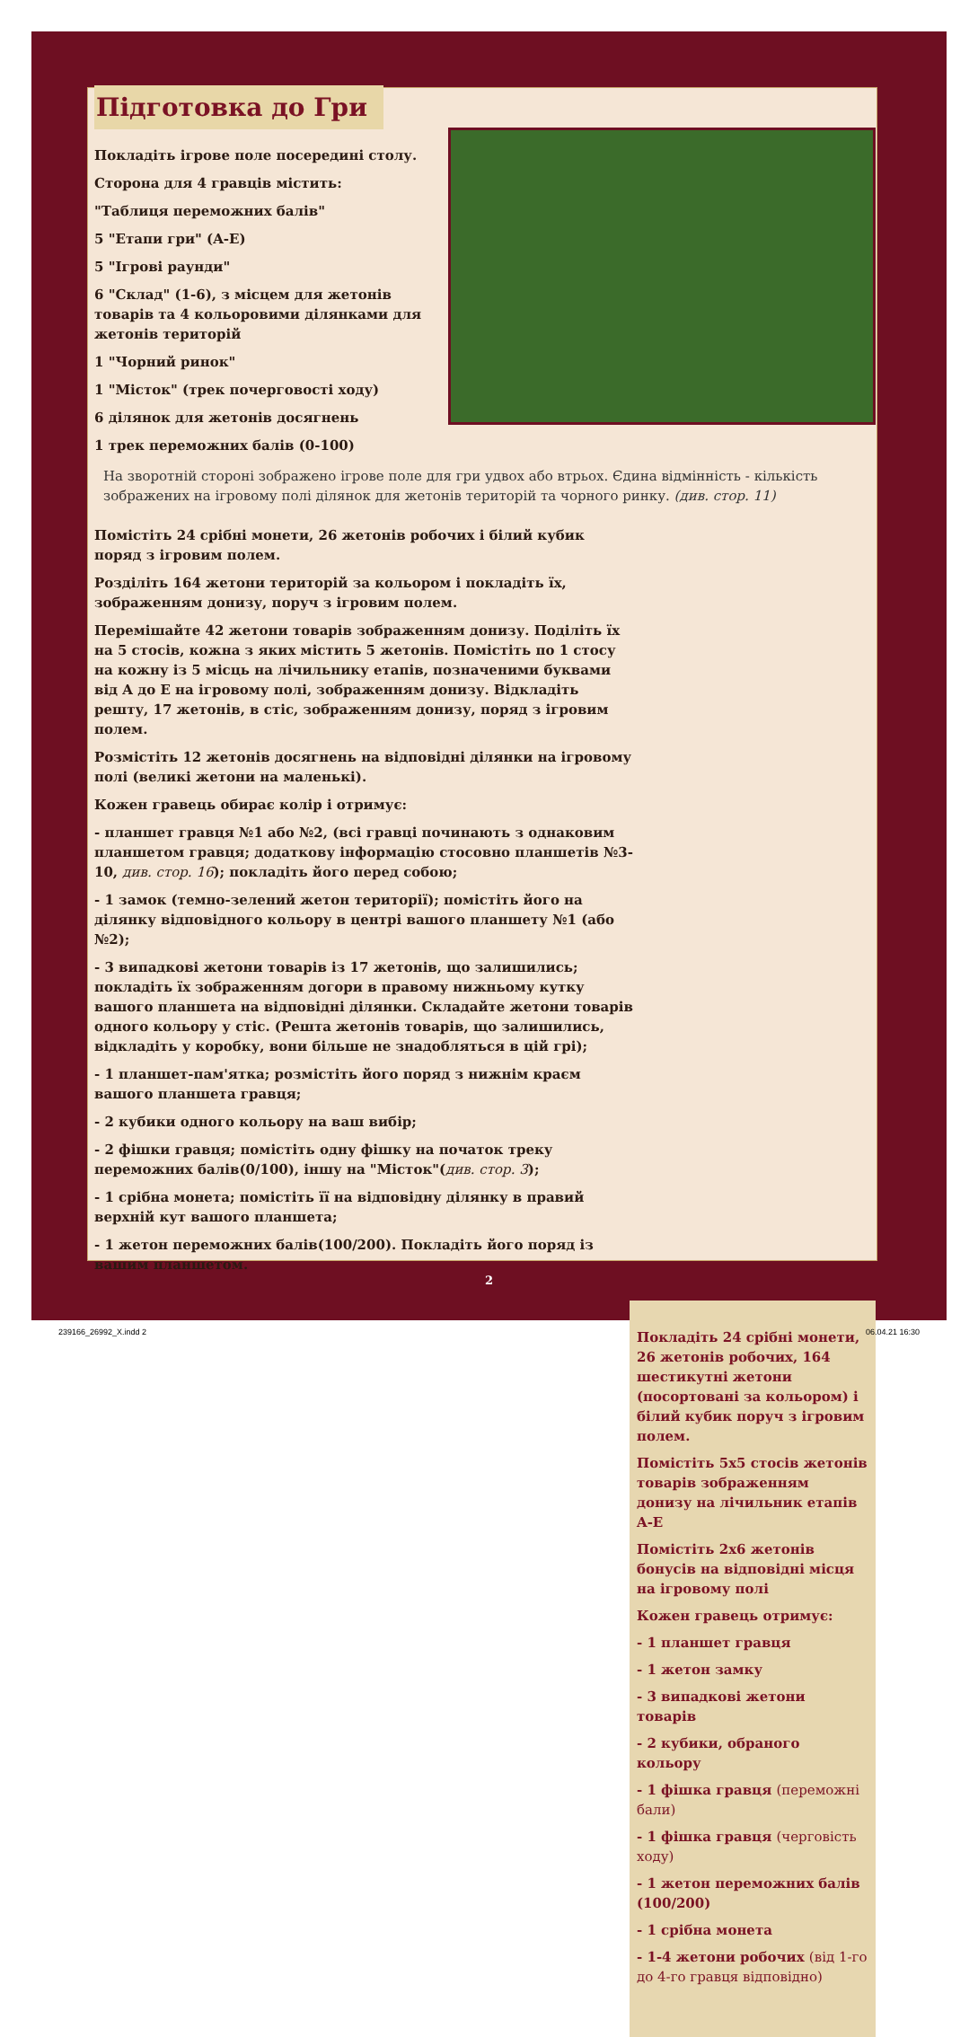Підготовка до Гри
Покладіть ігрове поле посередині столу.
Сторона для 4 гравців містить:
"Таблиця переможних балів"
5 "Етапи гри" (A-E)
5 "Ігрові раунди"
6 "Склад" (1-6), з місцем для жетонів товарів та 4 кольоровими ділянками для жетонів територій
1 "Чорний ринок"
1 "Місток" (трек почерговості ходу)
6 ділянок для жетонів досягнень
1 трек переможних балів (0-100)
На зворотній стороні зображено ігрове поле для гри удвох або втрьох. Єдина відмінність - кількість зображених на ігровому полі ділянок для жетонів територій та чорного ринку. (див. стор. 11)
Помістіть 24 срібні монети, 26 жетонів робочих і білий кубик поряд з ігровим полем.
Розділіть 164 жетони територій за кольором і покладіть їх, зображенням донизу, поруч з ігровим полем.
Перемішайте 42 жетони товарів зображенням донизу. Поділіть їх на 5 стосів, кожна з яких містить 5 жетонів. Помістіть по 1 стосу на кожну із 5 місць на лічильнику етапів, позначеними буквами від A до E на ігровому полі, зображенням донизу. Відкладіть решту, 17 жетонів, в стіс, зображенням донизу, поряд з ігровим полем.
Розмістіть 12 жетонів досягнень на відповідні ділянки на ігровому полі (великі жетони на маленькі).
Кожен гравець обирає колір і отримує:
- планшет гравця №1 або №2, (всі гравці починають з однаковим планшетом гравця; додаткову інформацію стосовно планшетів №3-10, див. стор. 16); покладіть його перед собою;
- 1 замок (темно-зелений жетон території); помістіть його на ділянку відповідного кольору в центрі вашого планшету №1 (або №2);
- 3 випадкові жетони товарів із 17 жетонів, що залишились; покладіть їх зображенням догори в правому нижньому кутку вашого планшета на відповідні ділянки. Складайте жетони товарів одного кольору у стіс. (Решта жетонів товарів, що залишились, відкладіть у коробку, вони більше не знадобляться в цій грі);
- 1 планшет-пам'ятка; розмістіть його поряд з нижнім краєм вашого планшета гравця;
- 2 кубики одного кольору на ваш вибір;
- 2 фішки гравця; помістіть одну фішку на початок треку переможних балів(0/100), іншу на "Місток"(див. стор. 3);
- 1 срібна монета; помістіть її на відповідну ділянку в правий верхній кут вашого планшета;
- 1 жетон переможних балів(100/200). Покладіть його поряд із вашим планшетом.
Покладіть 24 срібні монети, 26 жетонів робочих, 164 шестикутні жетони (посортовані за кольором) і білий кубик поруч з ігровим полем.
Помістіть 5x5 стосів жетонів товарів зображенням донизу на лічильник етапів A-E
Помістіть 2x6 жетонів бонусів на відповідні місця на ігровому полі
Кожен гравець отримує:
- 1 планшет гравця
- 1 жетон замку
- 3 випадкові жетони товарів
- 2 кубики, обраного кольору
- 1 фішка гравця (переможні бали)
- 1 фішка гравця (черговість ходу)
- 1 жетон переможних балів (100/200)
- 1 срібна монета
- 1-4 жетони робочих (від 1-го до 4-го гравця відповідно)
2
239166_26992_X.indd 2 06.04.21 16:30